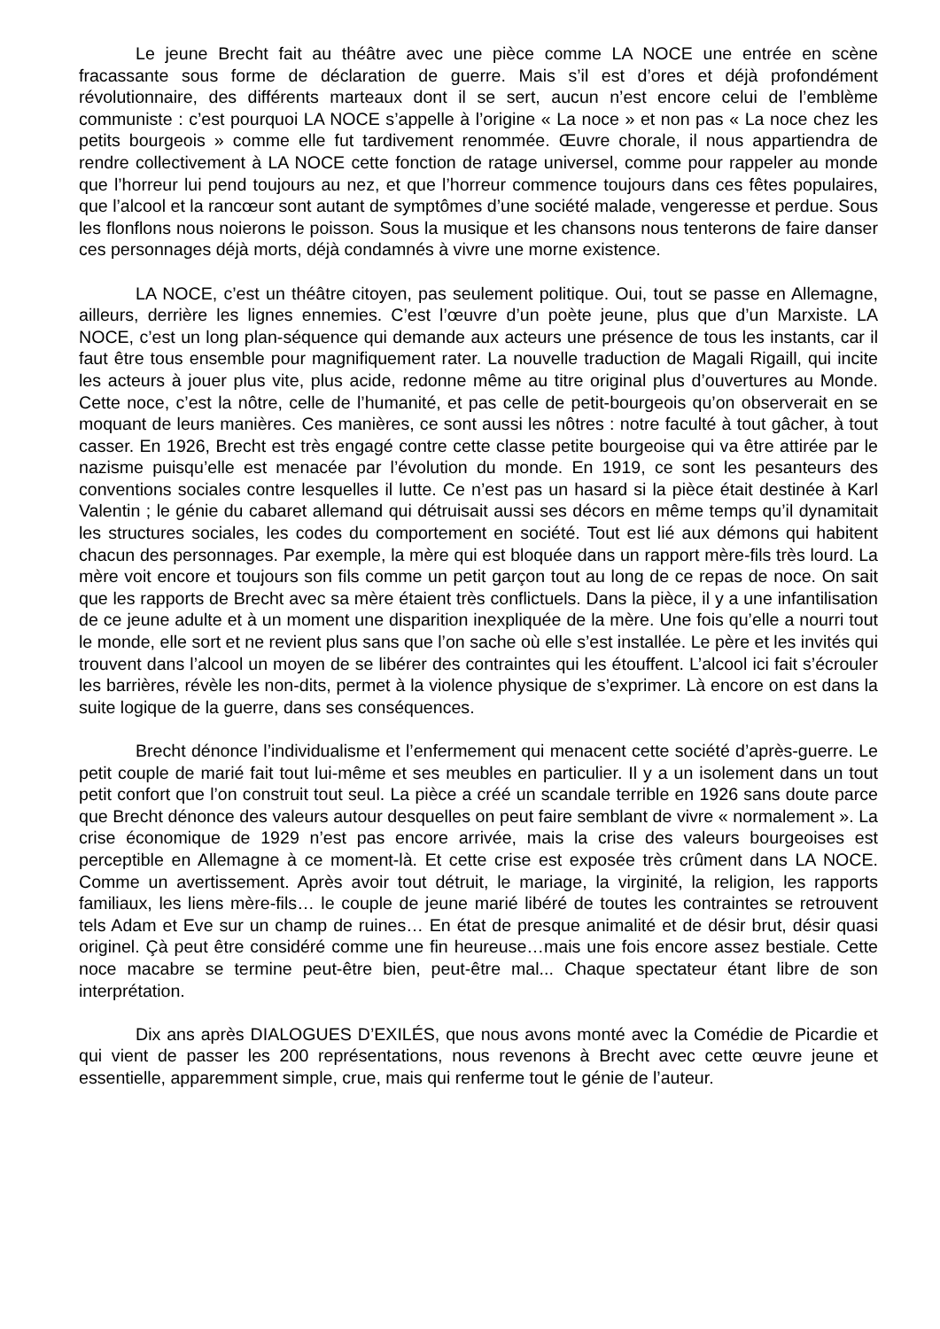Le jeune Brecht fait au théâtre avec une pièce comme LA NOCE une entrée en scène fracassante sous forme de déclaration de guerre. Mais s’il est d’ores et déjà profondément révolutionnaire, des différents marteaux dont il se sert, aucun n’est encore celui de l’emblème communiste : c’est pourquoi LA NOCE s’appelle à l’origine « La noce » et non pas « La noce chez les petits bourgeois » comme elle fut tardivement renommée. Œuvre chorale, il nous appartiendra de rendre collectivement à LA NOCE cette fonction de ratage universel, comme pour rappeler au monde que l’horreur lui pend toujours au nez, et que l’horreur commence toujours dans ces fêtes populaires, que l’alcool et la rancœur sont autant de symptômes d’une société malade, vengeresse et perdue. Sous les flonflons nous noierons le poisson. Sous la musique et les chansons nous tenterons de faire danser ces personnages déjà morts, déjà condamnés à vivre une morne existence.
LA NOCE, c’est un théâtre citoyen, pas seulement politique. Oui, tout se passe en Allemagne, ailleurs, derrière les lignes ennemies. C’est l’œuvre d’un poète jeune, plus que d’un Marxiste. LA NOCE, c’est un long plan-séquence qui demande aux acteurs une présence de tous les instants, car il faut être tous ensemble pour magnifiquement rater. La nouvelle traduction de Magali Rigaill, qui incite les acteurs à jouer plus vite, plus acide, redonne même au titre original plus d’ouvertures au Monde. Cette noce, c’est la nôtre, celle de l’humanité, et pas celle de petit-bourgeois qu’on observerait en se moquant de leurs manières. Ces manières, ce sont aussi les nôtres : notre faculté à tout gâcher, à tout casser. En 1926, Brecht est très engagé contre cette classe petite bourgeoise qui va être attirée par le nazisme puisqu’elle est menacée par l’évolution du monde. En 1919, ce sont les pesanteurs des conventions sociales contre lesquelles il lutte. Ce n’est pas un hasard si la pièce était destinée à Karl Valentin ; le génie du cabaret allemand qui détruisait aussi ses décors en même temps qu’il dynamitait les structures sociales, les codes du comportement en société. Tout est lié aux démons qui habitent chacun des personnages. Par exemple, la mère qui est bloquée dans un rapport mère-fils très lourd. La mère voit encore et toujours son fils comme un petit garçon tout au long de ce repas de noce. On sait que les rapports de Brecht avec sa mère étaient très conflictuels. Dans la pièce, il y a une infantilisation de ce jeune adulte et à un moment une disparition inexpliquée de la mère. Une fois qu’elle a nourri tout le monde, elle sort et ne revient plus sans que l’on sache où elle s’est installée. Le père et les invités qui trouvent dans l’alcool un moyen de se libérer des contraintes qui les étouffent. L’alcool ici fait s’écrouler les barrières, révèle les non-dits, permet à la violence physique de s’exprimer. Là encore on est dans la suite logique de la guerre, dans ses conséquences.
Brecht dénonce l’individualisme et l’enfermement qui menacent cette société d’après-guerre. Le petit couple de marié fait tout lui-même et ses meubles en particulier. Il y a un isolement dans un tout petit confort que l’on construit tout seul. La pièce a créé un scandale terrible en 1926 sans doute parce que Brecht dénonce des valeurs autour desquelles on peut faire semblant de vivre « normalement ». La crise économique de 1929 n’est pas encore arrivée, mais la crise des valeurs bourgeoises est perceptible en Allemagne à ce moment-là. Et cette crise est exposée très crûment dans LA NOCE. Comme un avertissement. Après avoir tout détruit, le mariage, la virginité, la religion, les rapports familiaux, les liens mère-fils… le couple de jeune marié libéré de toutes les contraintes se retrouvent tels Adam et Eve sur un champ de ruines… En état de presque animalité et de désir brut, désir quasi originel. Çà peut être considéré comme une fin heureuse…mais une fois encore assez bestiale. Cette noce macabre se termine peut-être bien, peut-être mal... Chaque spectateur étant libre de son interprétation.
Dix ans après DIALOGUES D’EXILÉS, que nous avons monté avec la Comédie de Picardie et qui vient de passer les 200 représentations, nous revenons à Brecht avec cette œuvre jeune et essentielle, apparemment simple, crue, mais qui renferme tout le génie de l’auteur.